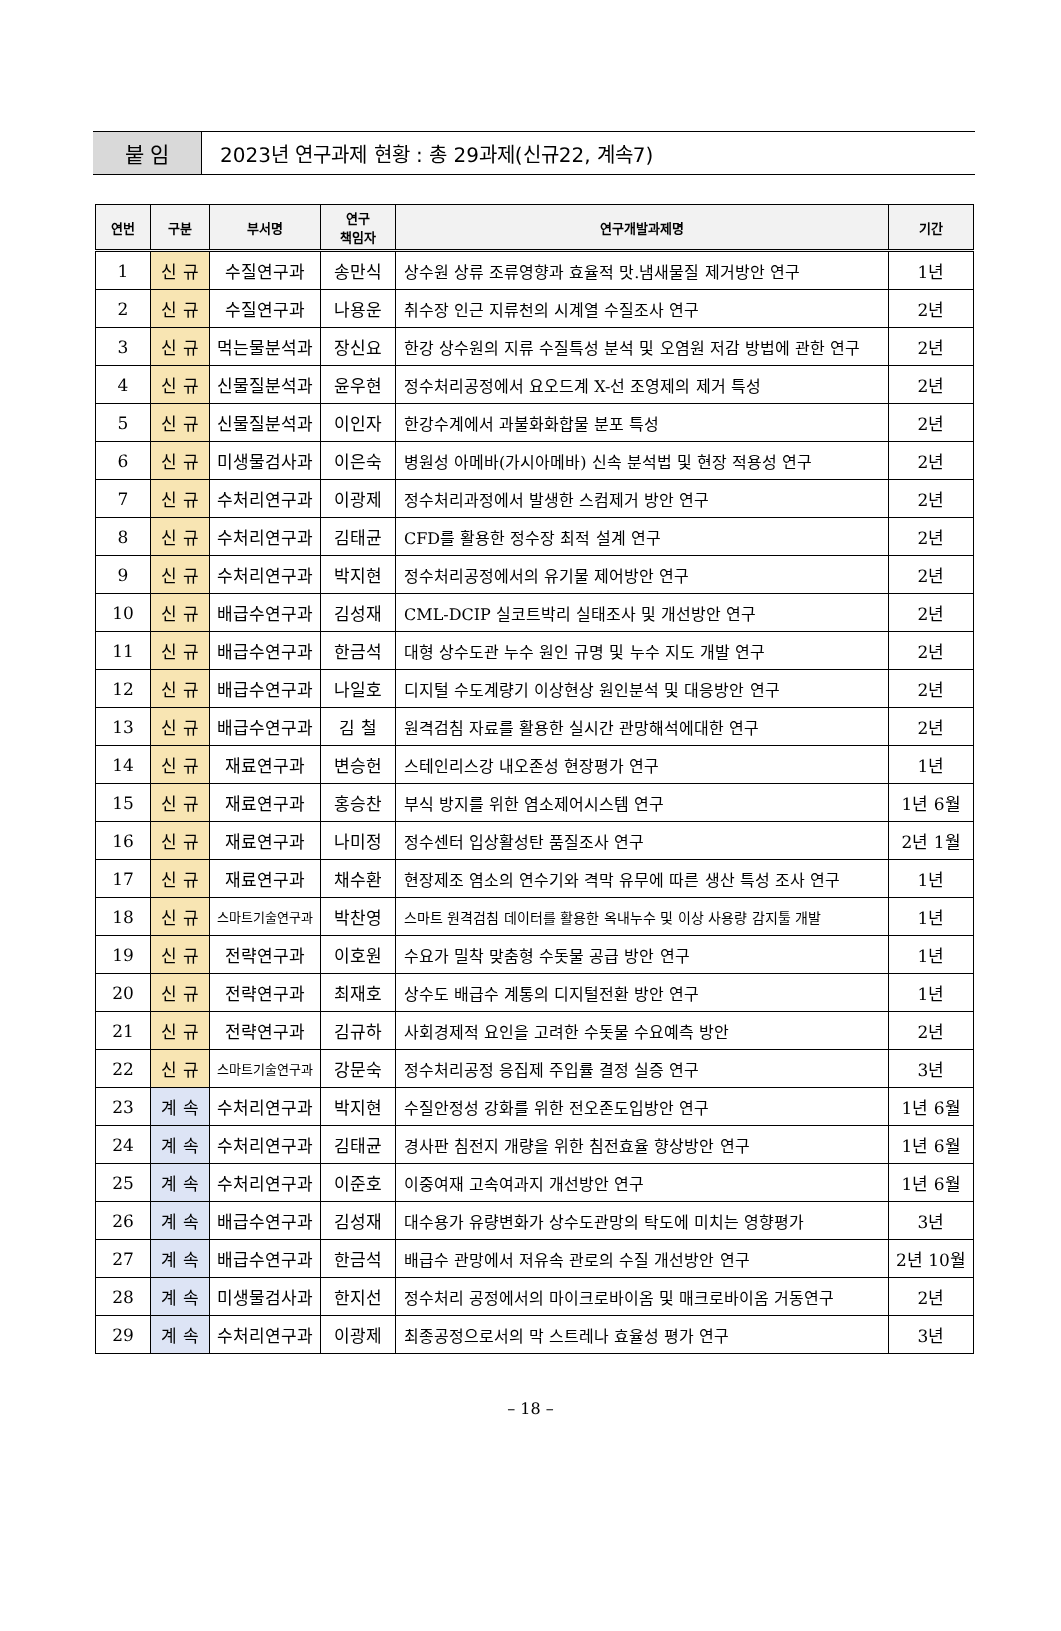붙 임
2023년 연구과제 현황 : 총 29과제(신규22, 계속7)
| 연번 | 구분 | 부서명 | 연구 책임자 | 연구개발과제명 | 기간 |
| --- | --- | --- | --- | --- | --- |
| 1 | 신 규 | 수질연구과 | 송만식 | 상수원 상류 조류영향과 효율적 맛.냄새물질 제거방안 연구 | 1년 |
| 2 | 신 규 | 수질연구과 | 나용운 | 취수장 인근 지류천의 시계열 수질조사 연구 | 2년 |
| 3 | 신 규 | 먹는물분석과 | 장신요 | 한강 상수원의 지류 수질특성 분석 및 오염원 저감 방법에 관한 연구 | 2년 |
| 4 | 신 규 | 신물질분석과 | 윤우현 | 정수처리공정에서 요오드계 X-선 조영제의 제거 특성 | 2년 |
| 5 | 신 규 | 신물질분석과 | 이인자 | 한강수계에서 과불화화합물 분포 특성 | 2년 |
| 6 | 신 규 | 미생물검사과 | 이은숙 | 병원성 아메바(가시아메바) 신속 분석법 및 현장 적용성 연구 | 2년 |
| 7 | 신 규 | 수처리연구과 | 이광제 | 정수처리과정에서 발생한 스컴제거 방안 연구 | 2년 |
| 8 | 신 규 | 수처리연구과 | 김태균 | CFD를 활용한 정수장 최적 설계 연구 | 2년 |
| 9 | 신 규 | 수처리연구과 | 박지현 | 정수처리공정에서의 유기물 제어방안 연구 | 2년 |
| 10 | 신 규 | 배급수연구과 | 김성재 | CML-DCIP 실코트박리 실태조사 및 개선방안 연구 | 2년 |
| 11 | 신 규 | 배급수연구과 | 한금석 | 대형 상수도관 누수 원인 규명 및 누수 지도 개발 연구 | 2년 |
| 12 | 신 규 | 배급수연구과 | 나일호 | 디지털 수도계량기 이상현상 원인분석 및 대응방안 연구 | 2년 |
| 13 | 신 규 | 배급수연구과 | 김 철 | 원격검침 자료를 활용한 실시간 관망해석에대한 연구 | 2년 |
| 14 | 신 규 | 재료연구과 | 변승헌 | 스테인리스강 내오존성 현장평가 연구 | 1년 |
| 15 | 신 규 | 재료연구과 | 홍승찬 | 부식 방지를 위한 염소제어시스템 연구 | 1년 6월 |
| 16 | 신 규 | 재료연구과 | 나미정 | 정수센터 입상활성탄 품질조사 연구 | 2년 1월 |
| 17 | 신 규 | 재료연구과 | 채수환 | 현장제조 염소의 연수기와 격막 유무에 따른 생산 특성 조사 연구 | 1년 |
| 18 | 신 규 | 스마트기술연구과 | 박찬영 | 스마트 원격검침 데이터를 활용한 옥내누수 및 이상 사용량 감지툴 개발 | 1년 |
| 19 | 신 규 | 전략연구과 | 이호원 | 수요가 밀착 맞춤형 수돗물 공급 방안 연구 | 1년 |
| 20 | 신 규 | 전략연구과 | 최재호 | 상수도 배급수 계통의 디지털전환 방안 연구 | 1년 |
| 21 | 신 규 | 전략연구과 | 김규하 | 사회경제적 요인을 고려한 수돗물 수요예측 방안 | 2년 |
| 22 | 신 규 | 스마트기술연구과 | 강문숙 | 정수처리공정 응집제 주입률 결정 실증 연구 | 3년 |
| 23 | 계 속 | 수처리연구과 | 박지현 | 수질안정성 강화를 위한 전오존도입방안 연구 | 1년 6월 |
| 24 | 계 속 | 수처리연구과 | 김태균 | 경사판 침전지 개량을 위한 침전효율 향상방안 연구 | 1년 6월 |
| 25 | 계 속 | 수처리연구과 | 이준호 | 이중여재 고속여과지 개선방안 연구 | 1년 6월 |
| 26 | 계 속 | 배급수연구과 | 김성재 | 대수용가 유량변화가 상수도관망의 탁도에 미치는 영향평가 | 3년 |
| 27 | 계 속 | 배급수연구과 | 한금석 | 배급수 관망에서 저유속 관로의 수질 개선방안 연구 | 2년 10월 |
| 28 | 계 속 | 미생물검사과 | 한지선 | 정수처리 공정에서의 마이크로바이옴 및 매크로바이옴 거동연구 | 2년 |
| 29 | 계 속 | 수처리연구과 | 이광제 | 최종공정으로서의 막 스트레나 효율성 평가 연구 | 3년 |
– 18 –